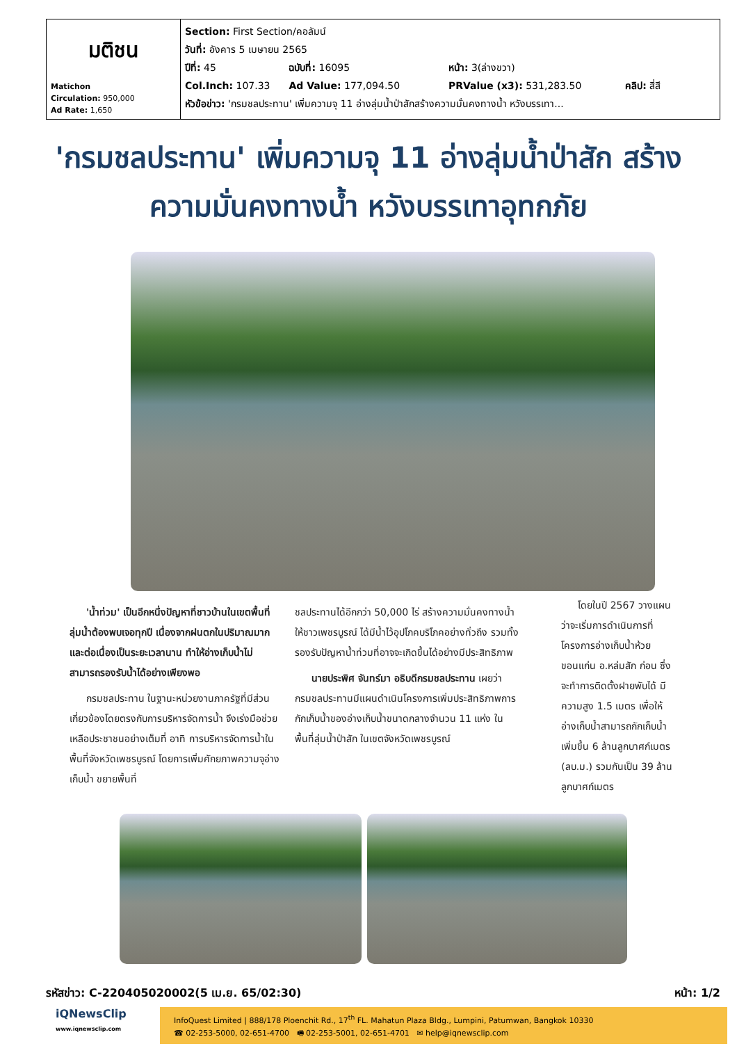| มติชน Matichon Circulation: 950,000 Ad Rate: 1,650 | Section: First Section/คอลัมน์ วันที่: อังคาร 5 เมษายน 2565 ปีที่: 45 ฉบับที่: 16095 หน้า: 3(ล่างขวา) Col.Inch: 107.33 Ad Value: 177,094.50 PRValue (x3): 531,283.50 คลิป: สี่สี หัวข้อข่าว: 'กรมชลประทาน' เพิ่มความจุ 11 อ่างลุ่มน้ำป่าสักสร้างความมั่นคงทางน้ำ หวังบรรเทา... |
'กรมชลประทาน' เพิ่มความจุ 11 อ่างลุ่มน้ำป่าสัก สร้างความมั่นคงทางน้ำ หวังบรรเทาอุทกภัย
'น้ำท่วม' เป็นอีกหนึ่งปัญหาที่ชาวบ้านในเขตพื้นที่ลุ่มน้ำต้องพบเจอทุกปี เนื่องจากฝนตกในปริมาณมากและต่อเนื่องเป็นระยะเวลานาน ทำให้อ่างเก็บน้ำไม่สามารถรองรับน้ำได้อย่างเพียงพอ
กรมชลประทาน ในฐานะหน่วยงานภาครัฐที่มีส่วนเกี่ยวข้องโดยตรงกับการบริหารจัดการน้ำ จึงเร่งมือช่วยเหลือประชาชนอย่างเต็มที่ อาทิ การบริหารจัดการน้ำในพื้นที่จังหวัดเพชรบูรณ์ โดยการเพิ่มศักยภาพความจุอ่างเก็บน้ำ ขยายพื้นที่
ชลประทานได้อีกกว่า 50,000 ไร่ สร้างความมั่นคงทางน้ำให้ชาวเพชรบูรณ์ ได้มีน้ำไว้อุปโภคบริโภคอย่างทั่วถึง รวมทั้งรองรับปัญหาน้ำท่วมที่อาจจะเกิดขึ้นได้อย่างมีประสิทธิภาพ
นายประพิศ จันทร์มา อธิบดีกรมชลประทาน เผยว่า กรมชลประทานมีแผนดำเนินโครงการเพิ่มประสิทธิภาพการกักเก็บน้ำของอ่างเก็บน้ำขนาดกลางจำนวน 11 แห่ง ในพื้นที่ลุ่มน้ำป่าสัก ในเขตจังหวัดเพชรบูรณ์
โดยในปี 2567 วางแผนว่าจะเริ่มการดำเนินการที่โครงการอ่างเก็บน้ำห้วยขอนแก่น อ.หล่มสัก ก่อน ซึ่งจะทำการติดตั้งฝายพับได้ มีความสูง 1.5 เมตร เพื่อให้อ่างเก็บน้ำสามารถกักเก็บน้ำเพิ่มขึ้น 6 ล้านลูกบาศก์เมตร (ลบ.ม.) รวมกันเป็น 39 ล้านลูกบาศก์เมตร
รหัสข่าว: C-220405020002(5 เม.ย. 65/02:30) หน้า: 1/2
iQNewsClip
www.iqnewsclip.com
InfoQuest Limited | 888/178 Ploenchit Rd., 17<sup>th</sup> FL. Mahatun Plaza Bldg., Lumpini, Patumwan, Bangkok 10330
☎ 02-253-5000, 02-651-4700 🖷 02-253-5001, 02-651-4701 ✉ help@iqnewsclip.com